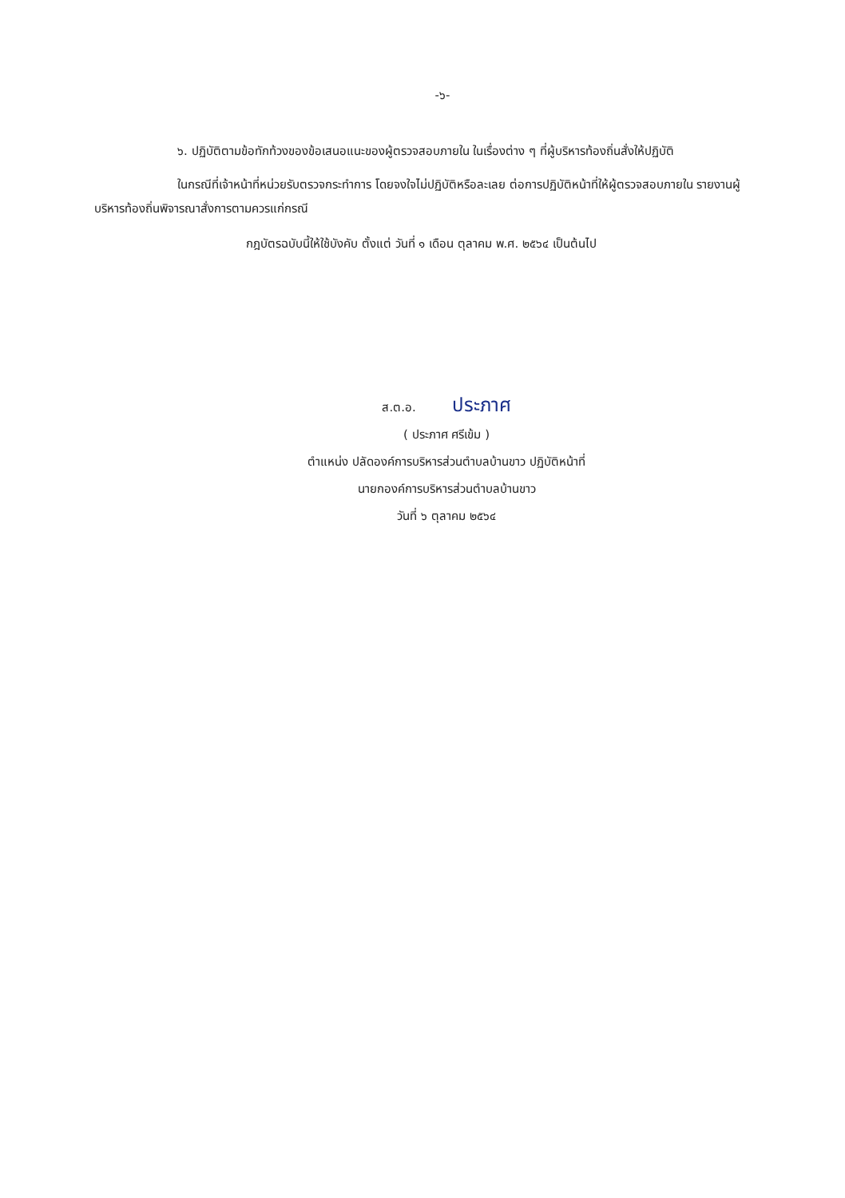-๖-
๖. ปฏิบัติตามข้อทักท้วงของข้อเสนอแนะของผู้ตรวจสอบภายใน ในเรื่องต่าง ๆ ที่ผู้บริหารท้องถิ่นสั่งให้ปฏิบัติ
ในกรณีที่เจ้าหน้าที่หน่วยรับตรวจกระทำการ โดยจงใจไม่ปฏิบัติหรือละเลย ต่อการปฏิบัติหน้าที่ให้ผู้ตรวจสอบภายใน รายงานผู้บริหารท้องถิ่นพิจารณาสั่งการตามควรแก่กรณี
กฎบัตรฉบับนี้ให้ใช้บังคับ ตั้งแต่ วันที่ ๑ เดือน ตุลาคม พ.ศ. ๒๕๖๔ เป็นต้นไป
ส.ต.อ. ประภาศ
( ประภาศ ศรีเข้ม )
ตำแหน่ง ปลัดองค์การบริหารส่วนตำบลบ้านขาว ปฏิบัติหน้าที่
นายกองค์การบริหารส่วนตำบลบ้านขาว
วันที่ ๖ ตุลาคม ๒๕๖๔